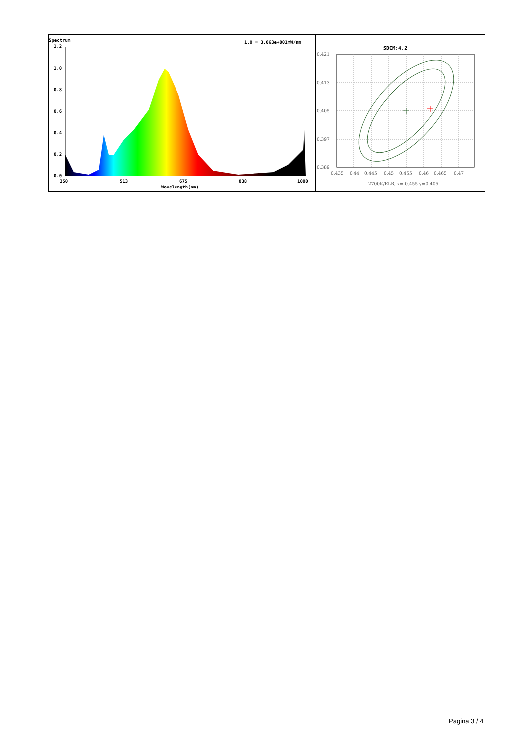Spectrum
1.2
1.0 = 3.063e+001mW/nm
1.0
0.8
0.6
0.4
0.2
0.0
350
513
675
838
1000
Wavelength(nm)
SDCM:4.2
0.421
0.413
0.405
0.397
0.389
0.435
0.44
0.445
0.45
0.455
0.46
0.465
0.47
2700K/ELR, x= 0.455 y=0.405
Pagina 3 / 4